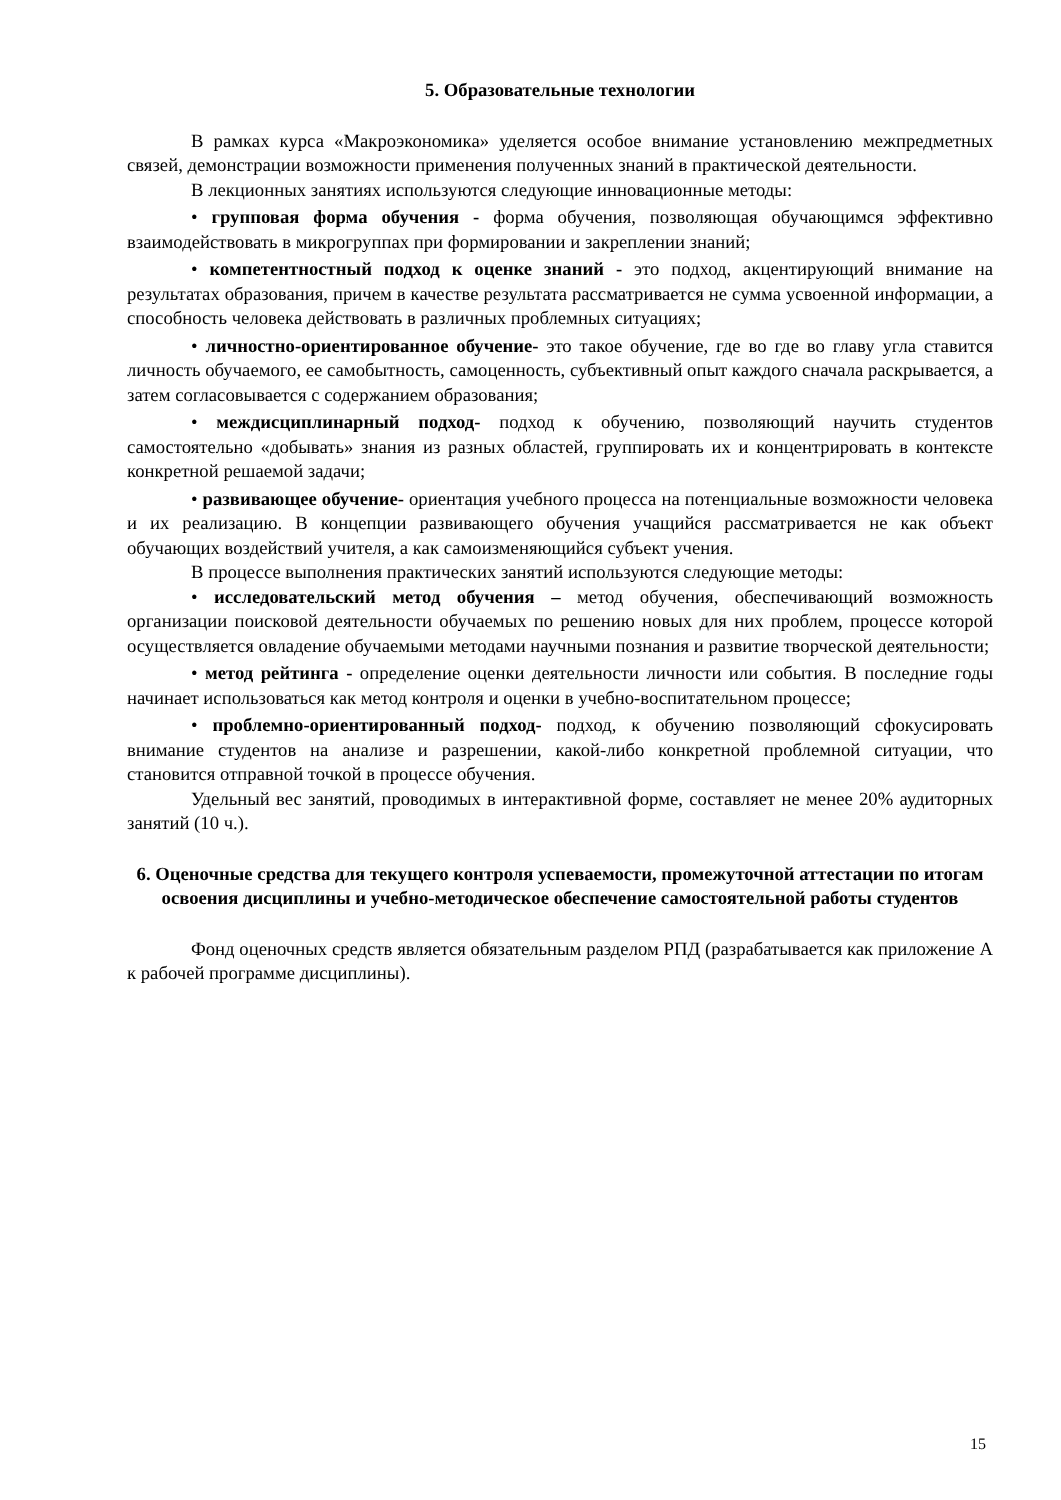5. Образовательные технологии
В рамках курса «Макроэкономика» уделяется особое внимание установлению межпредметных связей, демонстрации возможности применения полученных знаний в практической деятельности.
В лекционных занятиях используются следующие инновационные методы:
• групповая форма обучения - форма обучения, позволяющая обучающимся эффективно взаимодействовать в микрогруппах при формировании и закреплении знаний;
• компетентностный подход к оценке знаний - это подход, акцентирующий внимание на результатах образования, причем в качестве результата рассматривается не сумма усвоенной информации, а способность человека действовать в различных проблемных ситуациях;
• личностно-ориентированное обучение- это такое обучение, где во где во главу угла ставится личность обучаемого, ее самобытность, самоценность, субъективный опыт каждого сначала раскрывается, а затем согласовывается с содержанием образования;
• междисциплинарный подход- подход к обучению, позволяющий научить студентов самостоятельно «добывать» знания из разных областей, группировать их и концентрировать в контексте конкретной решаемой задачи;
• развивающее обучение- ориентация учебного процесса на потенциальные возможности человека и их реализацию. В концепции развивающего обучения учащийся рассматривается не как объект обучающих воздействий учителя, а как самоизменяющийся субъект учения.
В процессе выполнения практических занятий используются следующие методы:
• исследовательский метод обучения – метод обучения, обеспечивающий возможность организации поисковой деятельности обучаемых по решению новых для них проблем, процессе которой осуществляется овладение обучаемыми методами научными познания и развитие творческой деятельности;
• метод рейтинга - определение оценки деятельности личности или события. В последние годы начинает использоваться как метод контроля и оценки в учебно-воспитательном процессе;
• проблемно-ориентированный подход- подход, к обучению позволяющий сфокусировать внимание студентов на анализе и разрешении, какой-либо конкретной проблемной ситуации, что становится отправной точкой в процессе обучения.
Удельный вес занятий, проводимых в интерактивной форме, составляет не менее 20% аудиторных занятий (10 ч.).
6. Оценочные средства для текущего контроля успеваемости, промежуточной аттестации по итогам освоения дисциплины и учебно-методическое обеспечение самостоятельной работы студентов
Фонд оценочных средств является обязательным разделом РПД (разрабатывается как приложение А к рабочей программе дисциплины).
15